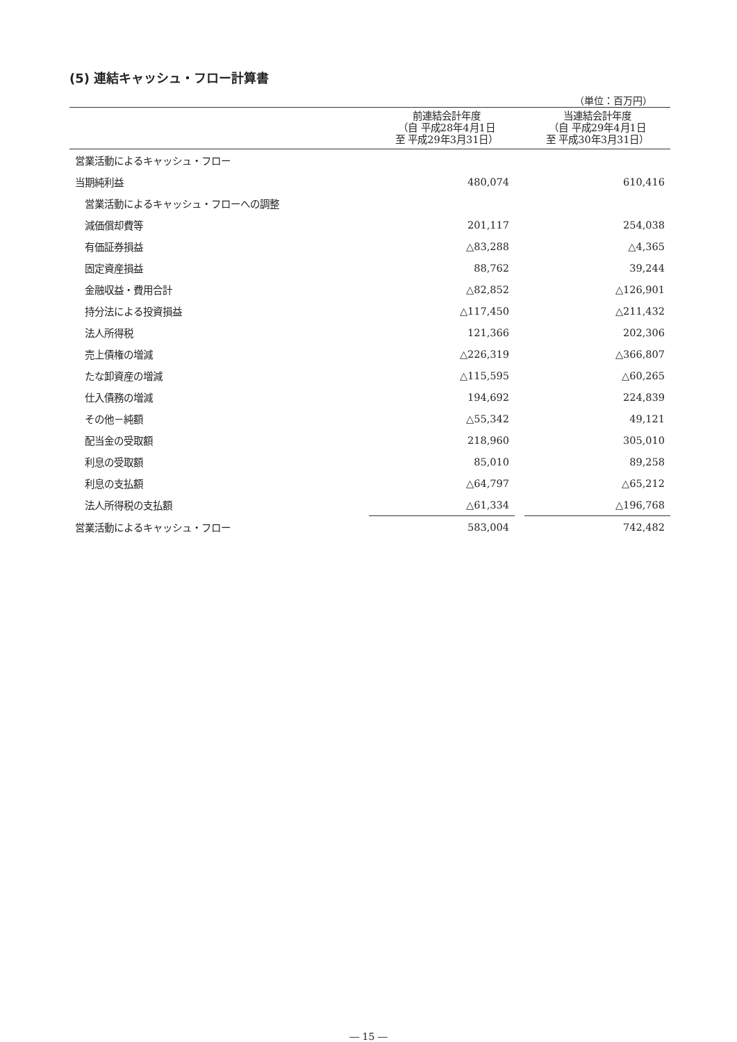(5) 連結キャッシュ・フロー計算書
（単位：百万円）
| | 前連結会計年度 （自 平成28年4月1日 至 平成29年3月31日） | | 当連結会計年度 （自 平成29年4月1日 至 平成30年3月31日） |
| --- | --- | --- | --- |
| 営業活動によるキャッシュ・フロー | | | |
| 当期純利益 | 480,074 | | 610,416 |
| 営業活動によるキャッシュ・フローへの調整 | | | |
| 減価償却費等 | 201,117 | | 254,038 |
| 有価証券損益 | △83,288 | | △4,365 |
| 固定資産損益 | 88,762 | | 39,244 |
| 金融収益・費用合計 | △82,852 | | △126,901 |
| 持分法による投資損益 | △117,450 | | △211,432 |
| 法人所得税 | 121,366 | | 202,306 |
| 売上債権の増減 | △226,319 | | △366,807 |
| たな卸資産の増減 | △115,595 | | △60,265 |
| 仕入債務の増減 | 194,692 | | 224,839 |
| その他－純額 | △55,342 | | 49,121 |
| 配当金の受取額 | 218,960 | | 305,010 |
| 利息の受取額 | 85,010 | | 89,258 |
| 利息の支払額 | △64,797 | | △65,212 |
| 法人所得税の支払額 | △61,334 | | △196,768 |
| 営業活動によるキャッシュ・フロー | 583,004 | | 742,482 |
― 15 ―